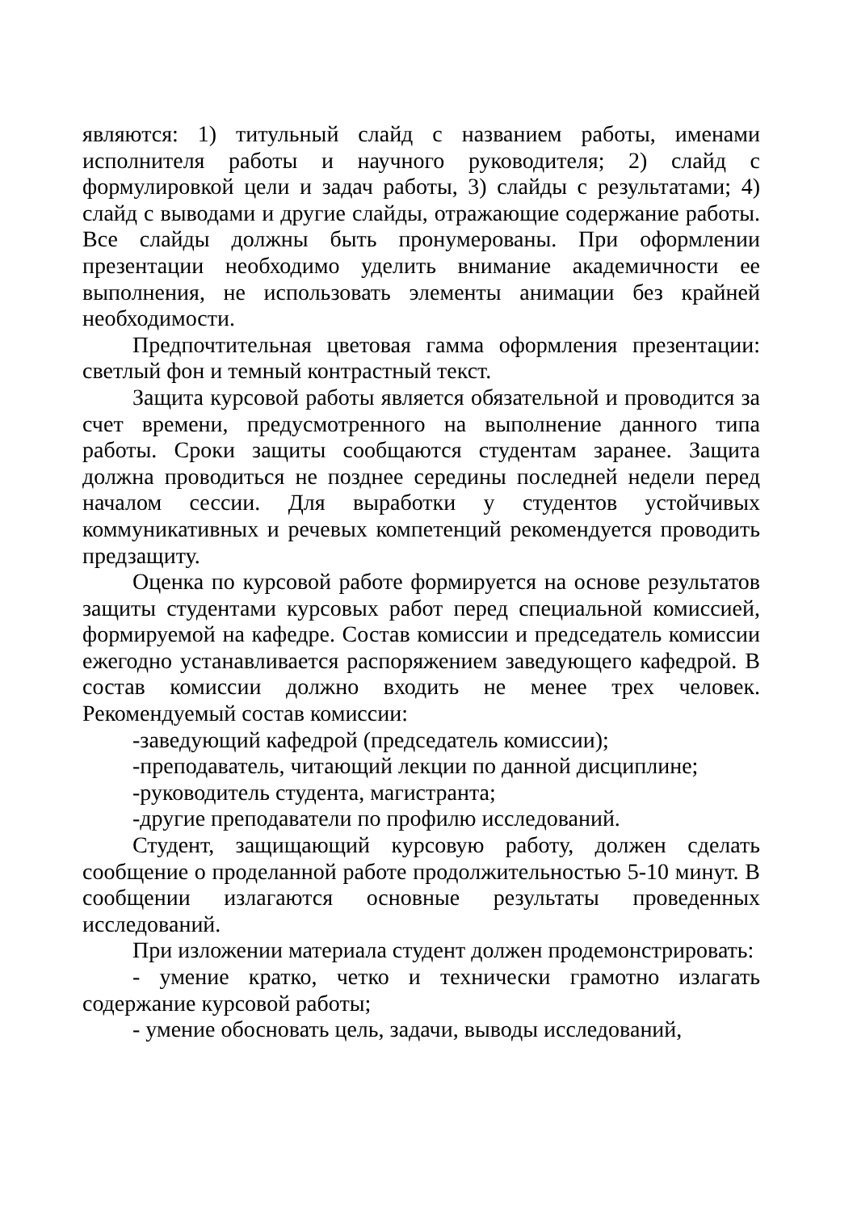являются: 1) титульный слайд с названием работы, именами исполнителя работы и научного руководителя; 2) слайд с формулировкой цели и задач работы, 3) слайды с результатами; 4) слайд с выводами и другие слайды, отражающие содержание работы. Все слайды должны быть пронумерованы. При оформлении презентации необходимо уделить внимание академичности ее выполнения, не использовать элементы анимации без крайней необходимости.
Предпочтительная цветовая гамма оформления презентации: светлый фон и темный контрастный текст.
Защита курсовой работы является обязательной и проводится за счет времени, предусмотренного на выполнение данного типа работы. Сроки защиты сообщаются студентам заранее. Защита должна проводиться не позднее середины последней недели перед началом сессии. Для выработки у студентов устойчивых коммуникативных и речевых компетенций рекомендуется проводить предзащиту.
Оценка по курсовой работе формируется на основе результатов защиты студентами курсовых работ перед специальной комиссией, формируемой на кафедре. Состав комиссии и председатель комиссии ежегодно устанавливается распоряжением заведующего кафедрой. В состав комиссии должно входить не менее трех человек. Рекомендуемый состав комиссии:
-заведующий кафедрой (председатель комиссии);
-преподаватель, читающий лекции по данной дисциплине;
-руководитель студента, магистранта;
-другие преподаватели по профилю исследований.
Студент, защищающий курсовую работу, должен сделать сообщение о проделанной работе продолжительностью 5-10 минут. В сообщении излагаются основные результаты проведенных исследований.
При изложении материала студент должен продемонстрировать:
- умение кратко, четко и технически грамотно излагать содержание курсовой работы;
- умение обосновать цель, задачи, выводы исследований,